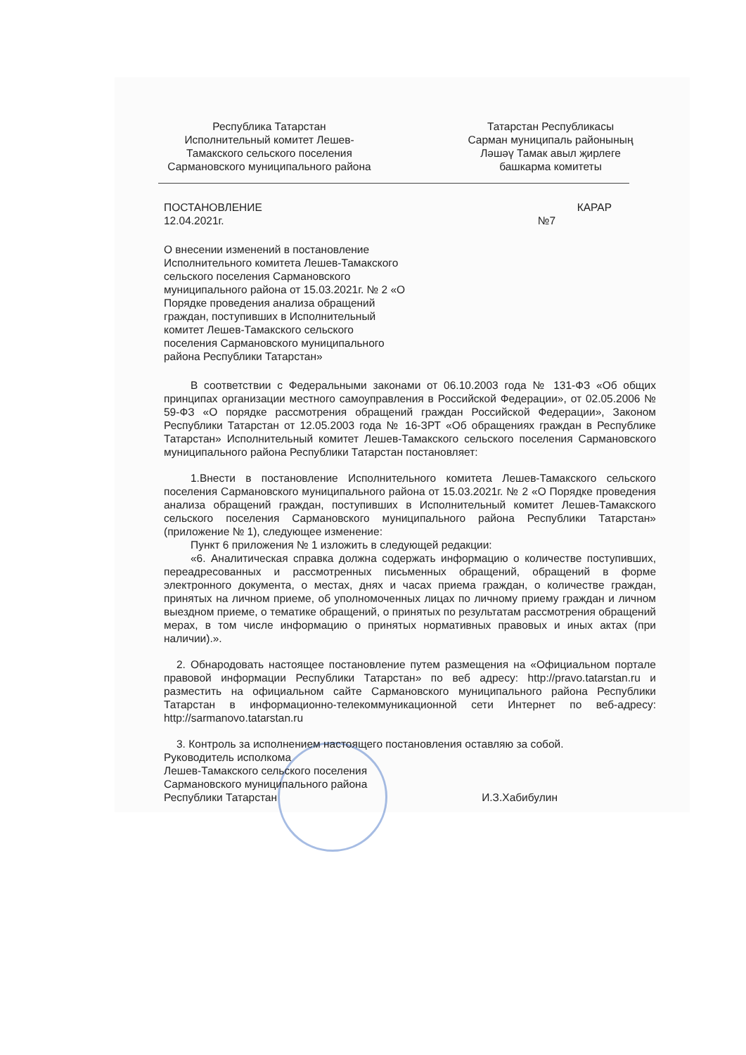Республика Татарстан
Исполнительный комитет Лешев-Тамакского сельского поселения Сармановского муниципального района
Татарстан Республикасы
Сарман муниципаль районының
Ләшәү Тамак авыл җирлеге
башкарма комитеты
ПОСТАНОВЛЕНИЕ КАРАР
12.04.2021г. №7
О внесении изменений в постановление Исполнительного комитета Лешев-Тамакского сельского поселения Сармановского муниципального района от 15.03.2021г. № 2 «О Порядке проведения анализа обращений граждан, поступивших в Исполнительный комитет Лешев-Тамакского сельского поселения Сармановского муниципального района Республики Татарстан»
В соответствии с Федеральными законами от 06.10.2003 года № 131-ФЗ «Об общих принципах организации местного самоуправления в Российской Федерации», от 02.05.2006 № 59-ФЗ «О порядке рассмотрения обращений граждан Российской Федерации», Законом Республики Татарстан от 12.05.2003 года № 16-ЗРТ «Об обращениях граждан в Республике Татарстан» Исполнительный комитет Лешев-Тамакского сельского поселения Сармановского муниципального района Республики Татарстан постановляет:
1.Внести в постановление Исполнительного комитета Лешев-Тамакского сельского поселения Сармановского муниципального района от 15.03.2021г. № 2 «О Порядке проведения анализа обращений граждан, поступивших в Исполнительный комитет Лешев-Тамакского сельского поселения Сармановского муниципального района Республики Татарстан» (приложение № 1), следующее изменение:
Пункт 6 приложения № 1 изложить в следующей редакции:
«6. Аналитическая справка должна содержать информацию о количестве поступивших, переадресованных и рассмотренных письменных обращений, обращений в форме электронного документа, о местах, днях и часах приема граждан, о количестве граждан, принятых на личном приеме, об уполномоченных лицах по личному приему граждан и личном выездном приеме, о тематике обращений, о принятых по результатам рассмотрения обращений мерах, в том числе информацию о принятых нормативных правовых и иных актах (при наличии).».
2. Обнародовать настоящее постановление путем размещения на «Официальном портале правовой информации Республики Татарстан» по веб адресу: http://pravo.tatarstan.ru и разместить на официальном сайте Сармановского муниципального района Республики Татарстан в информационно-телекоммуникационной сети Интернет по веб-адресу: http://sarmanovo.tatarstan.ru
3. Контроль за исполнением настоящего постановления оставляю за собой.
Руководитель исполкома
Лешев-Тамакского сельского поселения
Сармановского муниципального района
Республики Татарстан И.З.Хабибулин